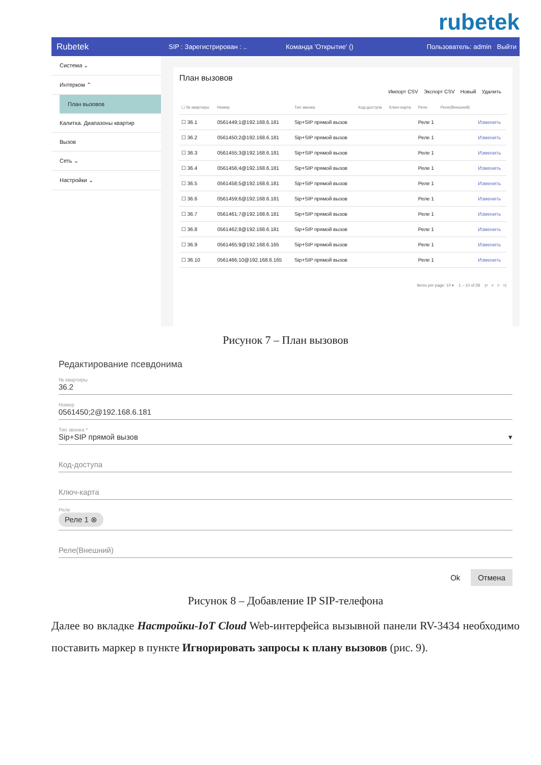rubetek
Rubetek SIP : Зарегистрирован : .. Команда 'Открытие' () Пользователь: admin Выйти
Система ⌄
Интерком ⌃
План вызовов
Калитка. Диапазоны квартир
Вызов
Сеть ⌄
Настройки ⌄
План вызовов
Импорт CSV Экспорт CSV Новый Удалить
| ☐ № квартиры | Номер | Тип звонка | Код-доступа | Ключ-карта | Реле | Реле(Внешний) | |
| --- | --- | --- | --- | --- | --- | --- | --- |
| ☐ 36.1 | 0561449;1@192.168.6.181 | Sip+SIP прямой вызов | | | Реле 1 | | Изменить |
| ☐ 36.2 | 0561450;2@192.168.6.181 | Sip+SIP прямой вызов | | | Реле 1 | | Изменить |
| ☐ 36.3 | 0561455;3@192.168.6.181 | Sip+SIP прямой вызов | | | Реле 1 | | Изменить |
| ☐ 36.4 | 0561456;4@192.168.6.181 | Sip+SIP прямой вызов | | | Реле 1 | | Изменить |
| ☐ 36.5 | 0561458;5@192.168.6.181 | Sip+SIP прямой вызов | | | Реле 1 | | Изменить |
| ☐ 36.6 | 0561459;6@192.168.6.181 | Sip+SIP прямой вызов | | | Реле 1 | | Изменить |
| ☐ 36.7 | 0561461;7@192.168.6.181 | Sip+SIP прямой вызов | | | Реле 1 | | Изменить |
| ☐ 36.8 | 0561462;8@192.168.6.181 | Sip+SIP прямой вызов | | | Реле 1 | | Изменить |
| ☐ 36.9 | 0561465;9@192.168.6.165 | Sip+SIP прямой вызов | | | Реле 1 | | Изменить |
| ☐ 36.10 | 0561466;10@192.168.6.165 | Sip+SIP прямой вызов | | | Реле 1 | | Изменить |
Items per page: 10 ▾ 1 – 10 of 28 |< < > >|
Рисунок 7 – План вызовов
Редактирование псевдонима
№ квартиры
36.2
Номер
0561450;2@192.168.6.181
Тип звонка *
Sip+SIP прямой вызов ▾
Код-доступа
Ключ-карта
Реле
Реле 1 ⊗
Реле(Внешний)
Ok Отмена
Рисунок 8 – Добавление IP SIP-телефона
Далее во вкладке Настройки-IoT Cloud Web-интерфейса вызывной панели RV-3434 необходимо поставить маркер в пункте Игнорировать запросы к плану вызовов (рис. 9).